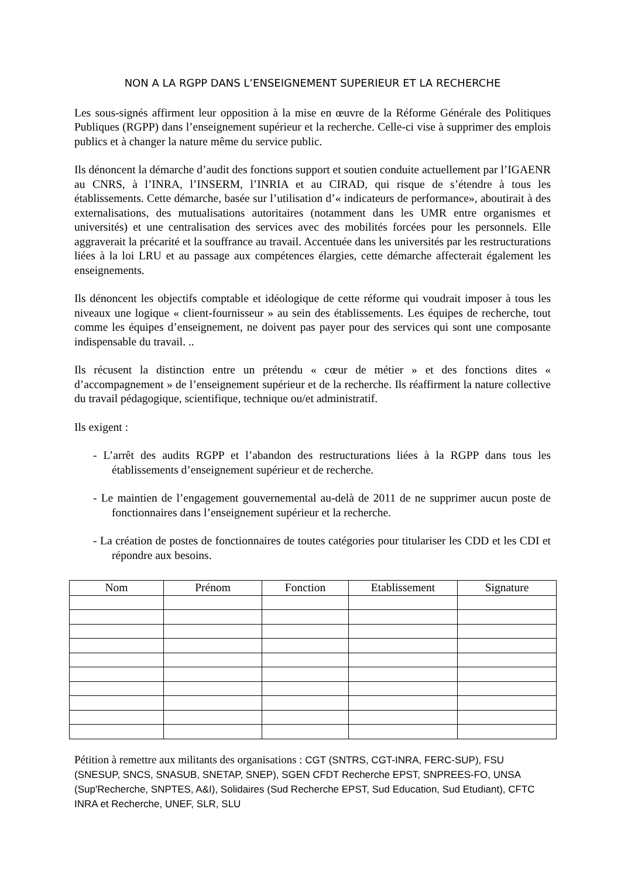NON A LA RGPP DANS L’ENSEIGNEMENT SUPERIEUR ET LA RECHERCHE
Les sous-signés affirment leur opposition à la mise en œuvre de la Réforme Générale des Politiques Publiques (RGPP) dans l’enseignement supérieur et la recherche. Celle-ci vise à supprimer des emplois publics et à changer la nature même du service public.
Ils dénoncent la démarche d’audit des fonctions support et soutien conduite actuellement par l’IGAENR au CNRS, à l’INRA, l’INSERM, l’INRIA et au CIRAD, qui risque de s’étendre à tous les établissements. Cette démarche, basée sur l’utilisation d’« indicateurs de performance», aboutirait à des externalisations, des mutualisations autoritaires (notamment dans les UMR entre organismes et universités) et une centralisation des services avec des mobilités forcées pour les personnels. Elle aggraverait la précarité et la souffrance au travail. Accentuée dans les universités par les restructurations liées à la loi LRU et au passage aux compétences élargies, cette démarche affecterait également les enseignements.
Ils dénoncent les objectifs comptable et idéologique de cette réforme qui voudrait imposer à tous les niveaux une logique « client-fournisseur » au sein des établissements. Les équipes de recherche, tout comme les équipes d’enseignement, ne doivent pas payer pour des services qui sont une composante indispensable du travail. ..
Ils récusent la distinction entre un prétendu « cœur de métier » et des fonctions dites « d’accompagnement » de l’enseignement supérieur et de la recherche. Ils réaffirment la nature collective du travail pédagogique, scientifique, technique ou/et administratif.
Ils exigent :
- L’arrêt des audits RGPP et l’abandon des restructurations liées à la RGPP dans tous les établissements d’enseignement supérieur et de recherche.
- Le maintien de l’engagement gouvernemental au-delà de 2011 de ne supprimer aucun poste de fonctionnaires dans l’enseignement supérieur et la recherche.
- La création de postes de fonctionnaires de toutes catégories pour titulariser les CDD et les CDI et répondre aux besoins.
| Nom | Prénom | Fonction | Etablissement | Signature |
| --- | --- | --- | --- | --- |
Pétition à remettre aux militants des organisations : CGT (SNTRS, CGT-INRA, FERC-SUP), FSU (SNESUP, SNCS, SNASUB, SNETAP, SNEP), SGEN CFDT Recherche EPST, SNPREES-FO, UNSA (Sup'Recherche, SNPTES, A&I), Solidaires (Sud Recherche EPST, Sud Education, Sud Etudiant), CFTC INRA et Recherche, UNEF, SLR, SLU